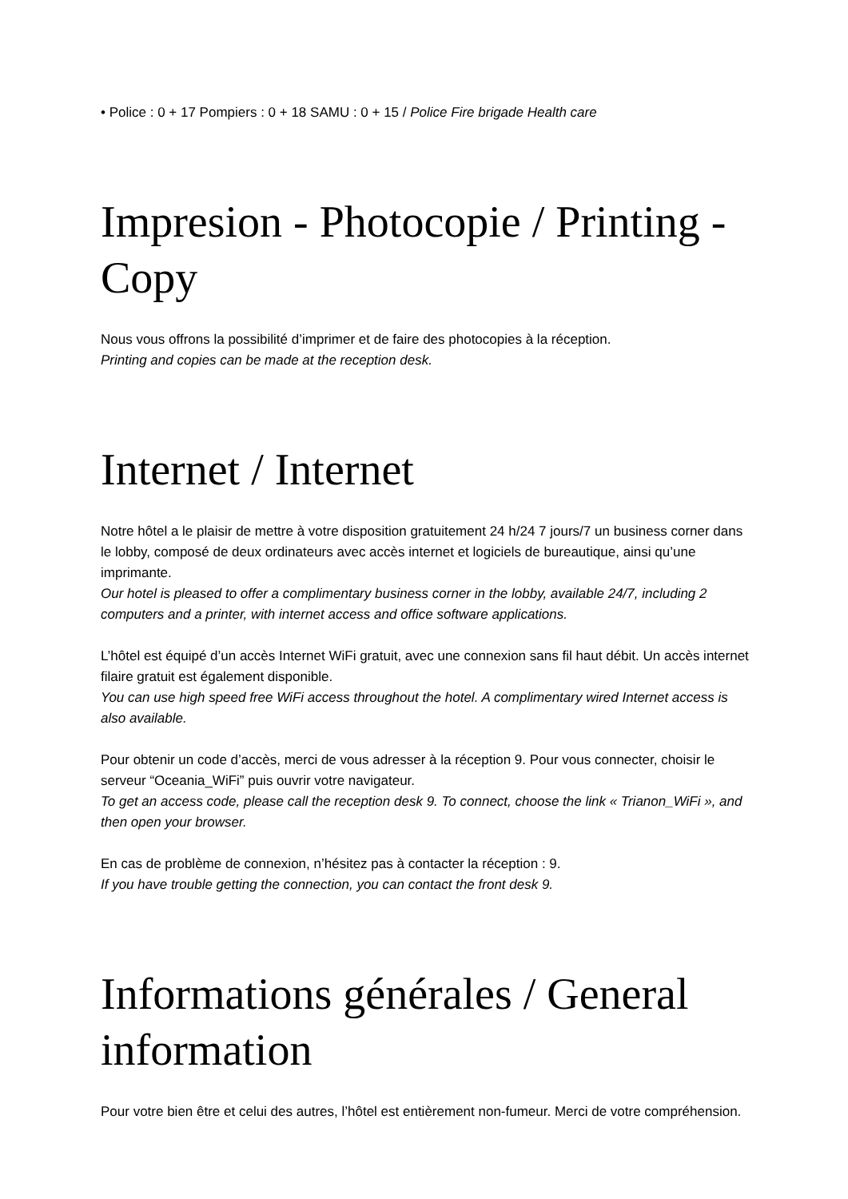• Police : 0 + 17 Pompiers : 0 + 18 SAMU : 0 + 15 / Police Fire brigade Health care
Impresion - Photocopie / Printing - Copy
Nous vous offrons la possibilité d’imprimer et de faire des photocopies à la réception.
Printing and copies can be made at the reception desk.
Internet / Internet
Notre hôtel a le plaisir de mettre à votre disposition gratuitement 24 h/24 7 jours/7 un business corner dans le lobby, composé de deux ordinateurs avec accès internet et logiciels de bureautique, ainsi qu’une imprimante.
Our hotel is pleased to offer a complimentary business corner in the lobby, available 24/7, including 2 computers and a printer, with internet access and office software applications.
L’hôtel est équipé d’un accès Internet WiFi gratuit, avec une connexion sans fil haut débit. Un accès internet filaire gratuit est également disponible.
You can use high speed free WiFi access throughout the hotel. A complimentary wired Internet access is also available.
Pour obtenir un code d’accès, merci de vous adresser à la réception 9. Pour vous connecter, choisir le serveur “Oceania_WiFi” puis ouvrir votre navigateur.
To get an access code, please call the reception desk 9. To connect, choose the link « Trianon_WiFi », and then open your browser.
En cas de problème de connexion, n’hésitez pas à contacter la réception : 9.
If you have trouble getting the connection, you can contact the front desk 9.
Informations générales / General information
Pour votre bien être et celui des autres, l’hôtel est entièrement non-fumeur. Merci de votre compréhension.